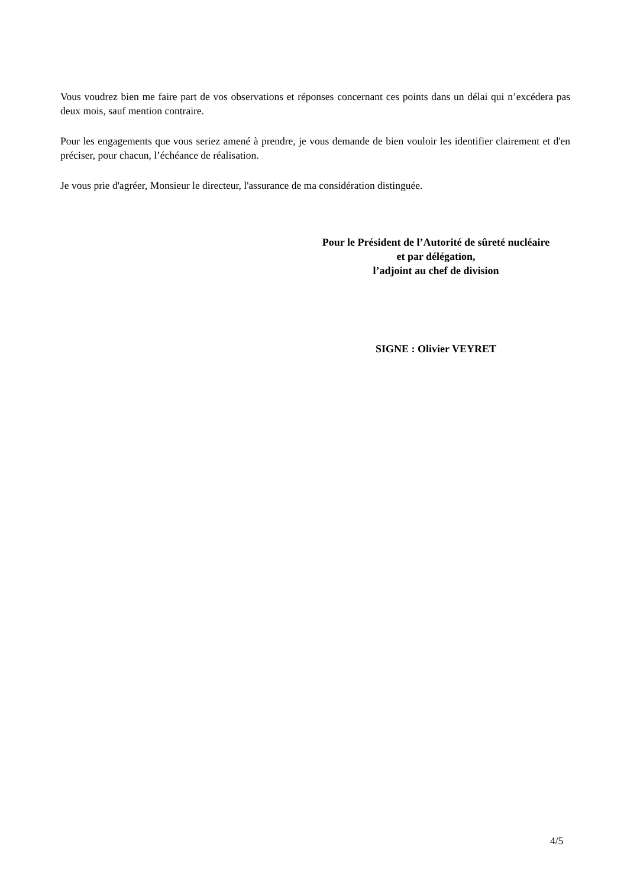Vous voudrez bien me faire part de vos observations et réponses concernant ces points dans un délai qui n’excédera pas deux mois, sauf mention contraire.
Pour les engagements que vous seriez amené à prendre, je vous demande de bien vouloir les identifier clairement et d'en préciser, pour chacun, l’échéance de réalisation.
Je vous prie d'agréer, Monsieur le directeur, l'assurance de ma considération distinguée.
Pour le Président de l’Autorité de sûreté nucléaire
et par délégation,
l’adjoint au chef de division
SIGNE : Olivier VEYRET
4/5